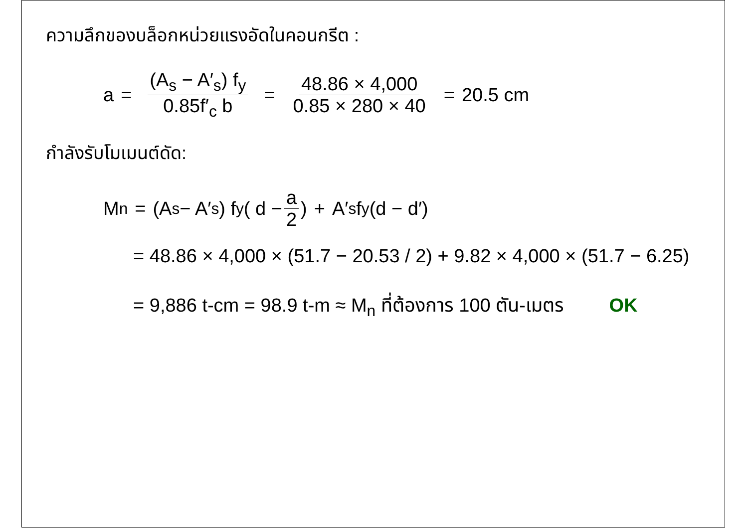ความลึกของบล็อกหน่วยแรงอัดในคอนกรีต :
a = (A<sub>s</sub> − A′<sub>s</sub>) f<sub>y</sub> 0.85f′<sub>c</sub> b = 48.86 × 4,000 0.85 × 280 × 40 = 20.5 cm
กำลังรับโมเมนต์ดัด:
M<sub>n</sub> = (A<sub>s</sub> − A′<sub>s</sub>) f<sub>y</sub> ( d − a 2 ) + A′<sub>s</sub>f<sub>y</sub>(d − d′)
= 48.86 × 4,000 × (51.7 − 20.53 / 2) + 9.82 × 4,000 × (51.7 − 6.25)
= 9,886 t-cm = 98.9 t-m ≈ M<sub>n</sub> ที่ต้องการ 100 ตัน-เมตร OK